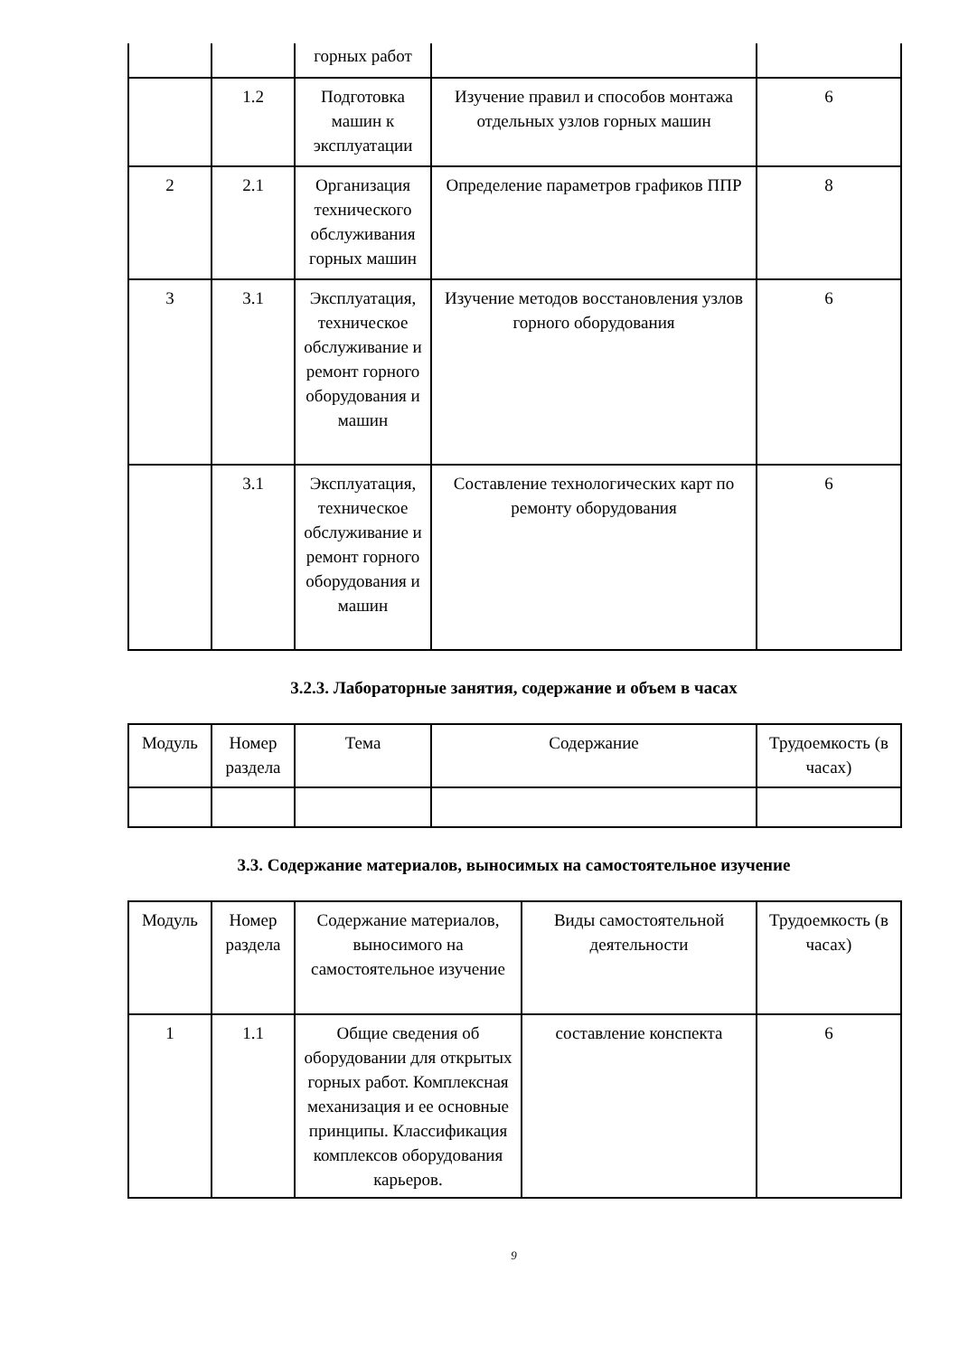| | | горных работ | | |
| | 1.2 | Подготовка машин к эксплуатации | Изучение правил и способов монтажа отдельных узлов горных машин | 6 |
| 2 | 2.1 | Организация технического обслуживания горных машин | Определение параметров графиков ППР | 8 |
| 3 | 3.1 | Эксплуатация, техническое обслуживание и ремонт горного оборудования и машин | Изучение методов восстановления узлов горного оборудования | 6 |
| | 3.1 | Эксплуатация, техническое обслуживание и ремонт горного оборудования и машин | Составление технологических карт по ремонту оборудования | 6 |
3.2.3. Лабораторные занятия, содержание и объем в часах
| Модуль | Номер раздела | Тема | Содержание | Трудоемкость (в часах) |
| --- | --- | --- | --- | --- |
3.3. Содержание материалов, выносимых на самостоятельное изучение
| Модуль | Номер раздела | Содержание материалов, выносимого на самостоятельное изучение | Виды самостоятельной деятельности | Трудоемкость (в часах) |
| --- | --- | --- | --- | --- |
| 1 | 1.1 | Общие сведения об оборудовании для открытых горных работ. Комплексная механизация и ее основные принципы. Классификация комплексов оборудования карьеров. | составление конспекта | 6 |
9